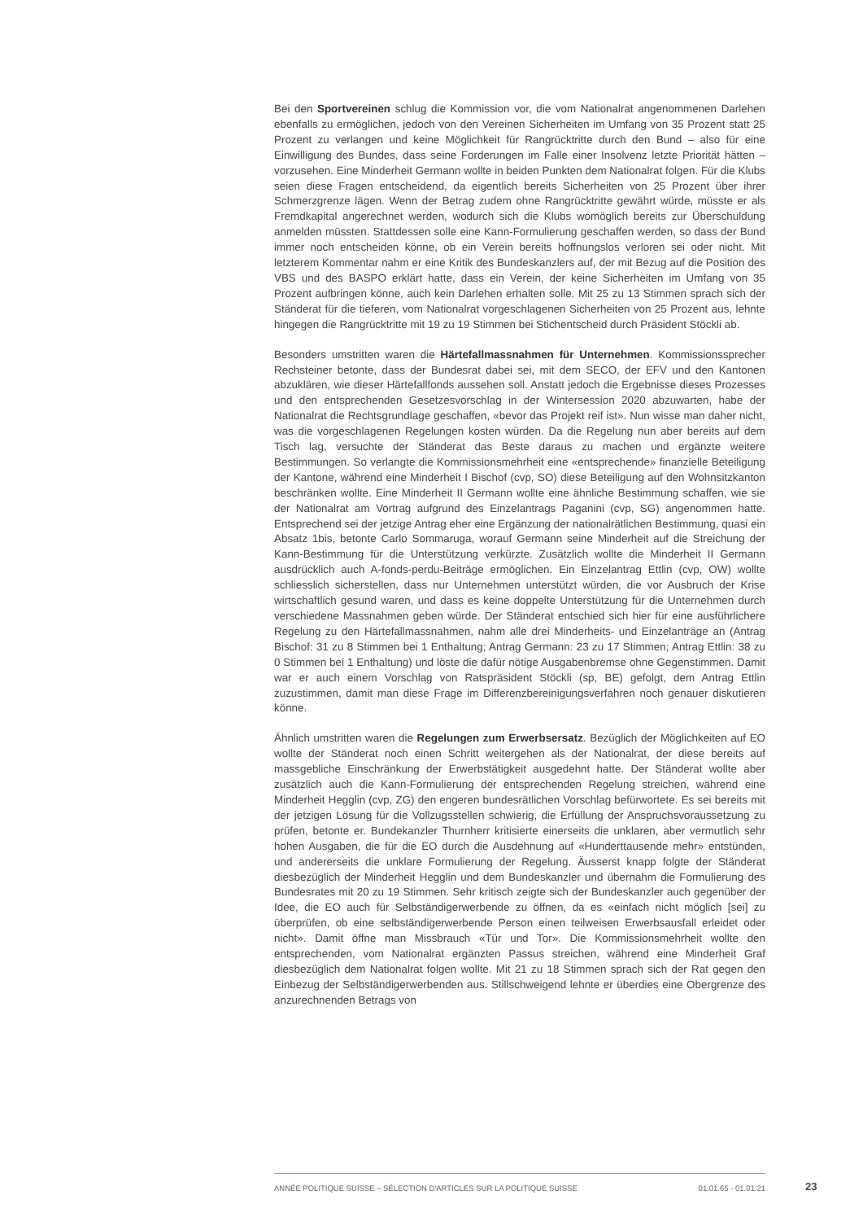Bei den Sportvereinen schlug die Kommission vor, die vom Nationalrat angenommenen Darlehen ebenfalls zu ermöglichen, jedoch von den Vereinen Sicherheiten im Umfang von 35 Prozent statt 25 Prozent zu verlangen und keine Möglichkeit für Rangrücktritte durch den Bund – also für eine Einwilligung des Bundes, dass seine Forderungen im Falle einer Insolvenz letzte Priorität hätten – vorzusehen. Eine Minderheit Germann wollte in beiden Punkten dem Nationalrat folgen. Für die Klubs seien diese Fragen entscheidend, da eigentlich bereits Sicherheiten von 25 Prozent über ihrer Schmerzgrenze lägen. Wenn der Betrag zudem ohne Rangrücktritte gewährt würde, müsste er als Fremdkapital angerechnet werden, wodurch sich die Klubs womöglich bereits zur Überschuldung anmelden müssten. Stattdessen solle eine Kann-Formulierung geschaffen werden, so dass der Bund immer noch entscheiden könne, ob ein Verein bereits hoffnungslos verloren sei oder nicht. Mit letzterem Kommentar nahm er eine Kritik des Bundeskanzlers auf, der mit Bezug auf die Position des VBS und des BASPO erklärt hatte, dass ein Verein, der keine Sicherheiten im Umfang von 35 Prozent aufbringen könne, auch kein Darlehen erhalten solle. Mit 25 zu 13 Stimmen sprach sich der Ständerat für die tieferen, vom Nationalrat vorgeschlagenen Sicherheiten von 25 Prozent aus, lehnte hingegen die Rangrücktritte mit 19 zu 19 Stimmen bei Stichentscheid durch Präsident Stöckli ab.
Besonders umstritten waren die Härtefallmassnahmen für Unternehmen. Kommissionssprecher Rechsteiner betonte, dass der Bundesrat dabei sei, mit dem SECO, der EFV und den Kantonen abzuklären, wie dieser Härtefallfonds aussehen soll. Anstatt jedoch die Ergebnisse dieses Prozesses und den entsprechenden Gesetzesvorschlag in der Wintersession 2020 abzuwarten, habe der Nationalrat die Rechtsgrundlage geschaffen, «bevor das Projekt reif ist». Nun wisse man daher nicht, was die vorgeschlagenen Regelungen kosten würden. Da die Regelung nun aber bereits auf dem Tisch lag, versuchte der Ständerat das Beste daraus zu machen und ergänzte weitere Bestimmungen. So verlangte die Kommissionsmehrheit eine «entsprechende» finanzielle Beteiligung der Kantone, während eine Minderheit I Bischof (cvp, SO) diese Beteiligung auf den Wohnsitzkanton beschränken wollte. Eine Minderheit II Germann wollte eine ähnliche Bestimmung schaffen, wie sie der Nationalrat am Vortrag aufgrund des Einzelantrags Paganini (cvp, SG) angenommen hatte. Entsprechend sei der jetzige Antrag eher eine Ergänzung der nationalrätlichen Bestimmung, quasi ein Absatz 1bis, betonte Carlo Sommaruga, worauf Germann seine Minderheit auf die Streichung der Kann-Bestimmung für die Unterstützung verkürzte. Zusätzlich wollte die Minderheit II Germann ausdrücklich auch A-fonds-perdu-Beiträge ermöglichen. Ein Einzelantrag Ettlin (cvp, OW) wollte schliesslich sicherstellen, dass nur Unternehmen unterstützt würden, die vor Ausbruch der Krise wirtschaftlich gesund waren, und dass es keine doppelte Unterstützung für die Unternehmen durch verschiedene Massnahmen geben würde. Der Ständerat entschied sich hier für eine ausführlichere Regelung zu den Härtefallmassnahmen, nahm alle drei Minderheits- und Einzelanträge an (Antrag Bischof: 31 zu 8 Stimmen bei 1 Enthaltung; Antrag Germann: 23 zu 17 Stimmen; Antrag Ettlin: 38 zu 0 Stimmen bei 1 Enthaltung) und löste die dafür nötige Ausgabenbremse ohne Gegenstimmen. Damit war er auch einem Vorschlag von Ratspräsident Stöckli (sp, BE) gefolgt, dem Antrag Ettlin zuzustimmen, damit man diese Frage im Differenzbereinigungsverfahren noch genauer diskutieren könne.
Ähnlich umstritten waren die Regelungen zum Erwerbsersatz. Bezüglich der Möglichkeiten auf EO wollte der Ständerat noch einen Schritt weitergehen als der Nationalrat, der diese bereits auf massgebliche Einschränkung der Erwerbstätigkeit ausgedehnt hatte. Der Ständerat wollte aber zusätzlich auch die Kann-Formulierung der entsprechenden Regelung streichen, während eine Minderheit Hegglin (cvp, ZG) den engeren bundesrätlichen Vorschlag befürwortete. Es sei bereits mit der jetzigen Lösung für die Vollzugsstellen schwierig, die Erfüllung der Anspruchsvoraussetzung zu prüfen, betonte er. Bundekanzler Thurnherr kritisierte einerseits die unklaren, aber vermutlich sehr hohen Ausgaben, die für die EO durch die Ausdehnung auf «Hunderttausende mehr» entstünden, und andererseits die unklare Formulierung der Regelung. Äusserst knapp folgte der Ständerat diesbezüglich der Minderheit Hegglin und dem Bundeskanzler und übernahm die Formulierung des Bundesrates mit 20 zu 19 Stimmen. Sehr kritisch zeigte sich der Bundeskanzler auch gegenüber der Idee, die EO auch für Selbständigerwerbende zu öffnen, da es «einfach nicht möglich [sei] zu überprüfen, ob eine selbständigerwerbende Person einen teilweisen Erwerbsausfall erleidet oder nicht». Damit öffne man Missbrauch «Tür und Tor». Die Kommissionsmehrheit wollte den entsprechenden, vom Nationalrat ergänzten Passus streichen, während eine Minderheit Graf diesbezüglich dem Nationalrat folgen wollte. Mit 21 zu 18 Stimmen sprach sich der Rat gegen den Einbezug der Selbständigerwerbenden aus. Stillschweigend lehnte er überdies eine Obergrenze des anzurechnenden Betrags von
ANNÉE POLITIQUE SUISSE – SÉLECTION D'ARTICLES SUR LA POLITIQUE SUISSE 01.01.65 - 01.01.21
23